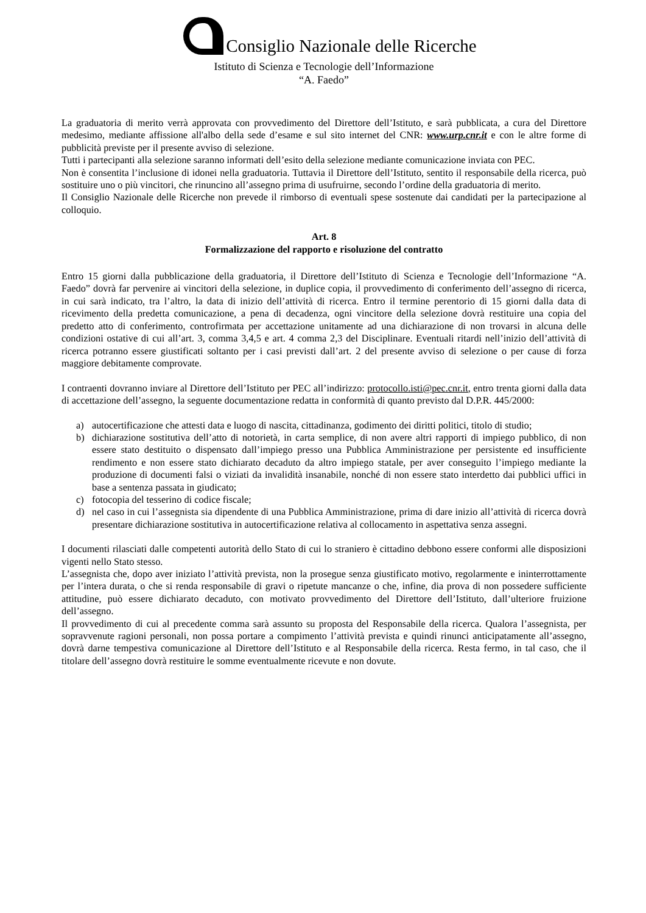Consiglio Nazionale delle Ricerche
Istituto di Scienza e Tecnologie dell’Informazione
“A. Faedo”
La graduatoria di merito verrà approvata con provvedimento del Direttore dell’Istituto, e sarà pubblicata, a cura del Direttore medesimo, mediante affissione all'albo della sede d’esame e sul sito internet del CNR: www.urp.cnr.it e con le altre forme di pubblicità previste per il presente avviso di selezione.
Tutti i partecipanti alla selezione saranno informati dell’esito della selezione mediante comunicazione inviata con PEC.
Non è consentita l’inclusione di idonei nella graduatoria. Tuttavia il Direttore dell’Istituto, sentito il responsabile della ricerca, può sostituire uno o più vincitori, che rinuncino all’assegno prima di usufruirne, secondo l’ordine della graduatoria di merito.
Il Consiglio Nazionale delle Ricerche non prevede il rimborso di eventuali spese sostenute dai candidati per la partecipazione al colloquio.
Art. 8
Formalizzazione del rapporto e risoluzione del contratto
Entro 15 giorni dalla pubblicazione della graduatoria, il Direttore dell’Istituto di Scienza e Tecnologie dell’Informazione “A. Faedo” dovrà far pervenire ai vincitori della selezione, in duplice copia, il provvedimento di conferimento dell’assegno di ricerca, in cui sarà indicato, tra l’altro, la data di inizio dell’attività di ricerca. Entro il termine perentorio di 15 giorni dalla data di ricevimento della predetta comunicazione, a pena di decadenza, ogni vincitore della selezione dovrà restituire una copia del predetto atto di conferimento, controfirmata per accettazione unitamente ad una dichiarazione di non trovarsi in alcuna delle condizioni ostative di cui all’art. 3, comma 3,4,5 e art. 4 comma 2,3 del Disciplinare. Eventuali ritardi nell’inizio dell’attività di ricerca potranno essere giustificati soltanto per i casi previsti dall’art. 2 del presente avviso di selezione o per cause di forza maggiore debitamente comprovate.
I contraenti dovranno inviare al Direttore dell’Istituto per PEC all’indirizzo: protocollo.isti@pec.cnr.it, entro trenta giorni dalla data di accettazione dell’assegno, la seguente documentazione redatta in conformità di quanto previsto dal D.P.R. 445/2000:
a) autocertificazione che attesti data e luogo di nascita, cittadinanza, godimento dei diritti politici, titolo di studio;
b) dichiarazione sostitutiva dell’atto di notorietà, in carta semplice, di non avere altri rapporti di impiego pubblico, di non essere stato destituito o dispensato dall’impiego presso una Pubblica Amministrazione per persistente ed insufficiente rendimento e non essere stato dichiarato decaduto da altro impiego statale, per aver conseguito l’impiego mediante la produzione di documenti falsi o viziati da invalidità insanabile, nonché di non essere stato interdetto dai pubblici uffici in base a sentenza passata in giudicato;
c) fotocopia del tesserino di codice fiscale;
d) nel caso in cui l’assegnista sia dipendente di una Pubblica Amministrazione, prima di dare inizio all’attività di ricerca dovrà presentare dichiarazione sostitutiva in autocertificazione relativa al collocamento in aspettativa senza assegni.
I documenti rilasciati dalle competenti autorità dello Stato di cui lo straniero è cittadino debbono essere conformi alle disposizioni vigenti nello Stato stesso.
L’assegnista che, dopo aver iniziato l’attività prevista, non la prosegue senza giustificato motivo, regolarmente e ininterrottamente per l’intera durata, o che si renda responsabile di gravi o ripetute mancanze o che, infine, dia prova di non possedere sufficiente attitudine, può essere dichiarato decaduto, con motivato provvedimento del Direttore dell’Istituto, dall’ulteriore fruizione dell’assegno.
Il provvedimento di cui al precedente comma sarà assunto su proposta del Responsabile della ricerca. Qualora l’assegnista, per sopravvenute ragioni personali, non possa portare a compimento l’attività prevista e quindi rinunci anticipatamente all’assegno, dovrà darne tempestiva comunicazione al Direttore dell’Istituto e al Responsabile della ricerca. Resta fermo, in tal caso, che il titolare dell’assegno dovrà restituire le somme eventualmente ricevute e non dovute.